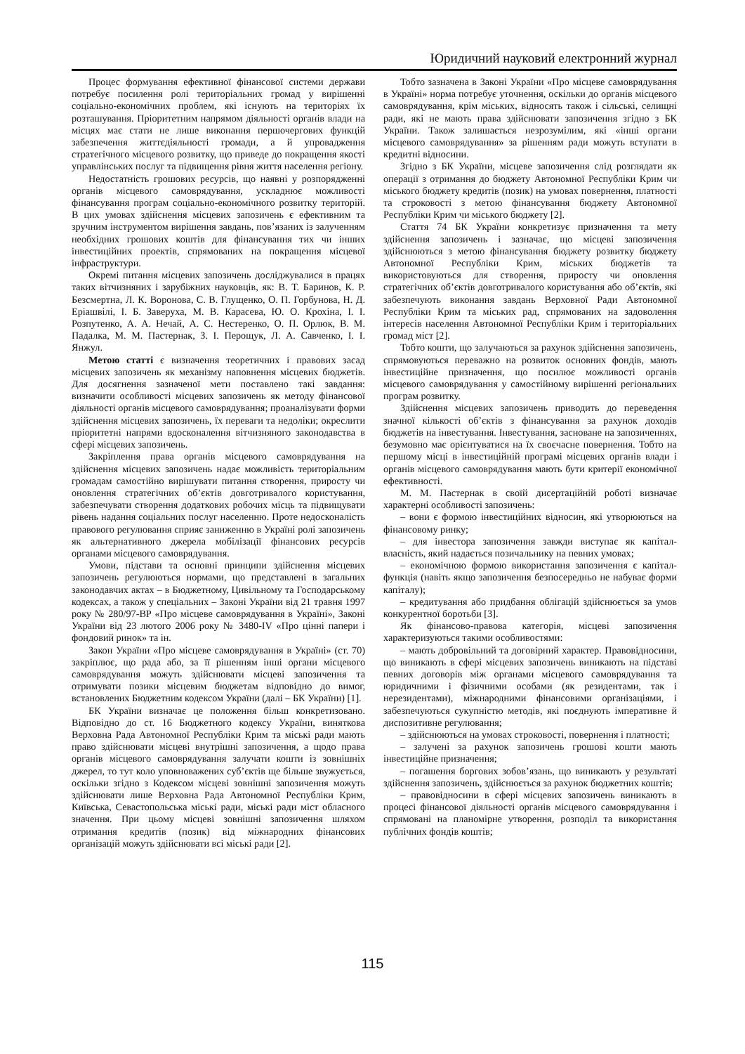Юридичний науковий електронний журнал
Процес формування ефективної фінансової системи держави потребує посилення ролі територіальних громад у вирішенні соціально-економічних проблем, які існують на територіях їх розташування. Пріоритетним напрямом діяльності органів влади на місцях має стати не лише виконання першочергових функцій забезпечення життєдіяльності громади, а й упровадження стратегічного місцевого розвитку, що приведе до покращення якості управлінських послуг та підвищення рівня життя населення регіону.
Недостатність грошових ресурсів, що наявні у розпорядженні органів місцевого самоврядування, ускладнює можливості фінансування програм соціально-економічного розвитку територій. В цих умовах здійснення місцевих запозичень є ефективним та зручним інструментом вирішення завдань, пов’язаних із залученням необхідних грошових коштів для фінансування тих чи інших інвестиційних проектів, спрямованих на покращення місцевої інфраструктури.
Окремі питання місцевих запозичень досліджувалися в працях таких вітчизняних і зарубіжних науковців, як: В. Т. Баринов, К. Р. Безсмертна, Л. К. Воронова, С. В. Глущенко, О. П. Горбунова, Н. Д. Еріашвілі, І. Б. Заверуха, М. В. Карасева, Ю. О. Крохіна, І. І. Розпутенко, А. А. Нечай, А. С. Нестеренко, О. П. Орлюк, В. М. Падалка, М. М. Пастернак, З. І. Перощук, Л. А. Савченко, І. І. Янжул.
Метою статті є визначення теоретичних і правових засад місцевих запозичень як механізму наповнення місцевих бюджетів. Для досягнення зазначеної мети поставлено такі завдання: визначити особливості місцевих запозичень як методу фінансової діяльності органів місцевого самоврядування; проаналізувати форми здійснення місцевих запозичень, їх переваги та недоліки; окреслити пріоритетні напрями вдосконалення вітчизняного законодавства в сфері місцевих запозичень.
Закріплення права органів місцевого самоврядування на здійснення місцевих запозичень надає можливість територіальним громадам самостійно вирішувати питання створення, приросту чи оновлення стратегічних об’єктів довготривалого користування, забезпечувати створення додаткових робочих місць та підвищувати рівень надання соціальних послуг населенню. Проте недосконалість правового регулювання сприяє заниженню в Україні ролі запозичень як альтернативного джерела мобілізації фінансових ресурсів органами місцевого самоврядування.
Умови, підстави та основні принципи здійснення місцевих запозичень регулюються нормами, що представлені в загальних законодавчих актах – в Бюджетному, Цивільному та Господарському кодексах, а також у спеціальних – Законі України від 21 травня 1997 року № 280/97-ВР «Про місцеве самоврядування в Україні», Законі України від 23 лютого 2006 року № 3480-IV «Про цінні папери і фондовий ринок» та ін.
Закон України «Про місцеве самоврядування в Україні» (ст. 70) закріплює, що рада або, за її рішенням інші органи місцевого самоврядування можуть здійснювати місцеві запозичення та отримувати позики місцевим бюджетам відповідно до вимог, встановлених Бюджетним кодексом України (далі – БК України) [1].
БК України визначає це положення більш конкретизовано. Відповідно до ст. 16 Бюджетного кодексу України, виняткова Верховна Рада Автономної Республіки Крим та міські ради мають право здійснювати місцеві внутрішні запозичення, а щодо права органів місцевого самоврядування залучати кошти із зовнішніх джерел, то тут коло уповноважених суб’єктів ще більше звужується, оскільки згідно з Кодексом місцеві зовнішні запозичення можуть здійснювати лише Верховна Рада Автономної Республіки Крим, Київська, Севастопольська міські ради, міські ради міст обласного значення. При цьому місцеві зовнішні запозичення шляхом отримання кредитів (позик) від міжнародних фінансових організацій можуть здійснювати всі міські ради [2].
Тобто зазначена в Законі України «Про місцеве самоврядування в Україні» норма потребує уточнення, оскільки до органів місцевого самоврядування, крім міських, відносять також і сільські, селищні ради, які не мають права здійснювати запозичення згідно з БК України. Також залишається незрозумілим, які «інші органи місцевого самоврядування» за рішенням ради можуть вступати в кредитні відносини.
Згідно з БК України, місцеве запозичення слід розглядати як операції з отримання до бюджету Автономної Республіки Крим чи міського бюджету кредитів (позик) на умовах повернення, платності та строковості з метою фінансування бюджету Автономної Республіки Крим чи міського бюджету [2].
Стаття 74 БК України конкретизує призначення та мету здійснення запозичень і зазначає, що місцеві запозичення здійснюються з метою фінансування бюджету розвитку бюджету Автономної Республіки Крим, міських бюджетів та використовуються для створення, приросту чи оновлення стратегічних об’єктів довготривалого користування або об’єктів, які забезпечують виконання завдань Верховної Ради Автономної Республіки Крим та міських рад, спрямованих на задоволення інтересів населення Автономної Республіки Крим і територіальних громад міст [2].
Тобто кошти, що залучаються за рахунок здійснення запозичень, спрямовуються переважно на розвиток основних фондів, мають інвестиційне призначення, що посилює можливості органів місцевого самоврядування у самостійному вирішенні регіональних програм розвитку.
Здійснення місцевих запозичень приводить до переведення значної кількості об’єктів з фінансування за рахунок доходів бюджетів на інвестування. Інвестування, засноване на запозиченнях, безумовно має орієнтуватися на їх своєчасне повернення. Тобто на першому місці в інвестиційній програмі місцевих органів влади і органів місцевого самоврядування мають бути критерії економічної ефективності.
М. М. Пастернак в своїй дисертаційній роботі визначає характерні особливості запозичень:
– вони є формою інвестиційних відносин, які утворюються на фінансовому ринку;
– для інвестора запозичення завжди виступає як капітал-власність, який надається позичальнику на певних умовах;
– економічною формою використання запозичення є капітал-функція (навіть якщо запозичення безпосередньо не набуває форми капіталу);
– кредитування або придбання облігацій здійснюється за умов конкурентної боротьби [3].
Як фінансово-правова категорія, місцеві запозичення характеризуються такими особливостями:
– мають добровільний та договірний характер. Правовідносини, що виникають в сфері місцевих запозичень виникають на підставі певних договорів між органами місцевого самоврядування та юридичними і фізичними особами (як резидентами, так і нерезидентами), міжнародними фінансовими організаціями, і забезпечуються сукупністю методів, які поєднують імперативне й диспозитивне регулювання;
– здійснюються на умовах строковості, повернення і платності;
– залучені за рахунок запозичень грошові кошти мають інвестиційне призначення;
– погашення боргових зобов’язань, що виникають у результаті здійснення запозичень, здійснюється за рахунок бюджетних коштів;
– правовідносини в сфері місцевих запозичень виникають в процесі фінансової діяльності органів місцевого самоврядування і спрямовані на планомірне утворення, розподіл та використання публічних фондів коштів;
115